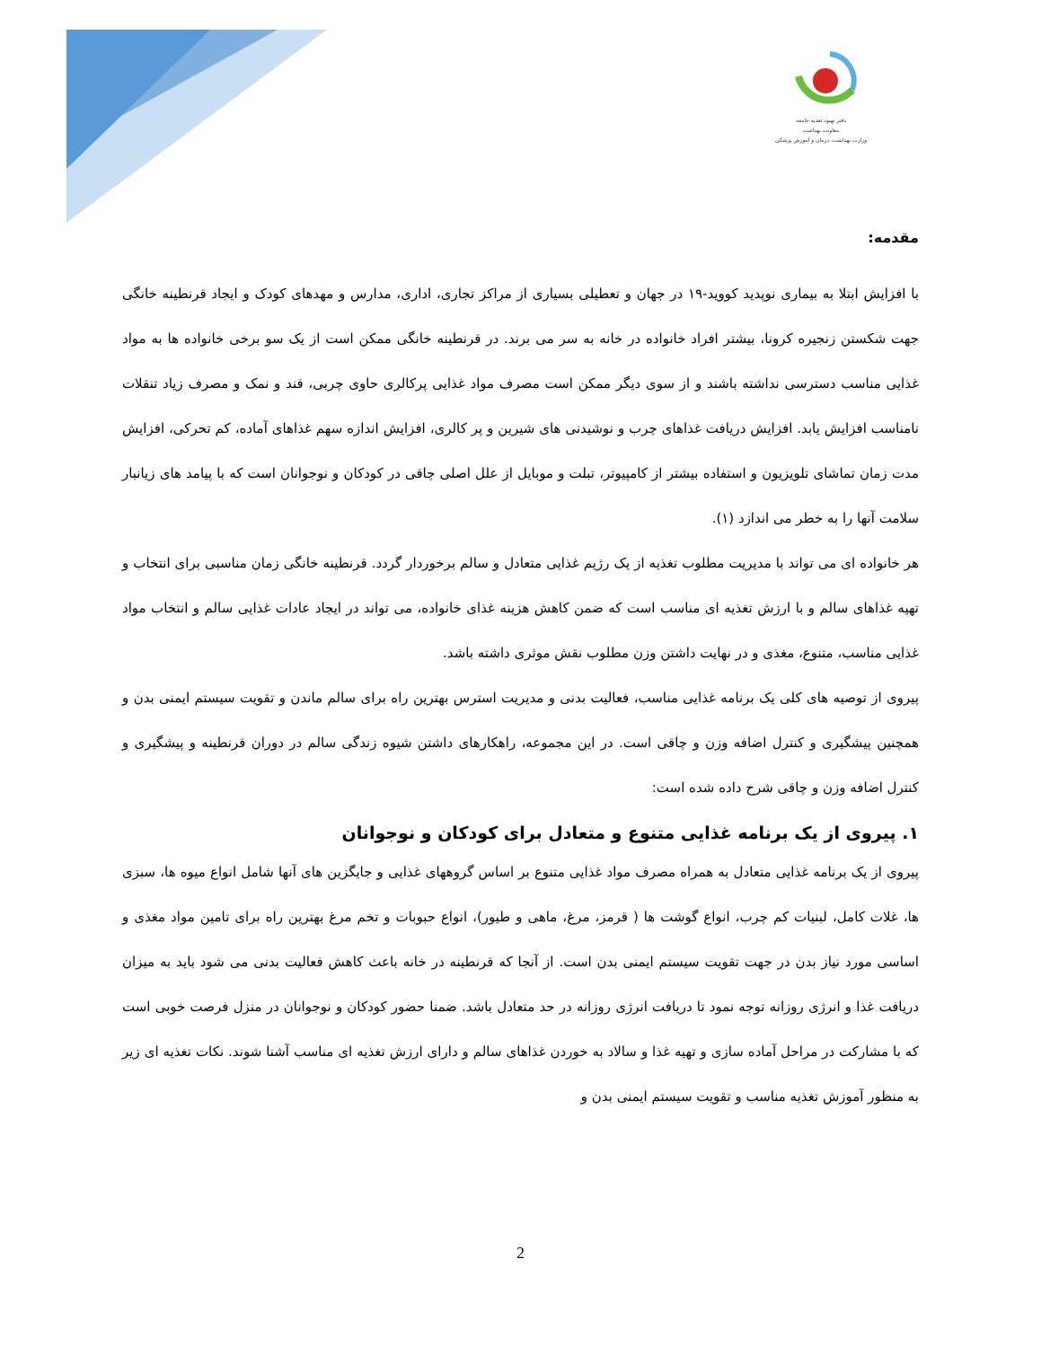دفتر بهبود تغذیه جامعه
معاونت بهداشت
وزارت بهداشت، درمان و آموزش پزشکی
مقدمه:
با افزایش ابتلا به بیماری نوپدید کووید-۱۹ در جهان و تعطیلی بسیاری از مراکز تجاری، اداری، مدارس و مهدهای کودک و ایجاد قرنطینه خانگی جهت شکستن زنجیره کرونا، بیشتر افراد خانواده در خانه به سر می برند. در قرنطینه خانگی ممکن است از یک سو برخی خانواده ها به مواد غذایی مناسب دسترسی نداشته باشند و از سوی دیگر ممکن است مصرف مواد غذایی پرکالری حاوی چربی، قند و نمک و مصرف زیاد تنقلات نامناسب افزایش یابد. افزایش دریافت غذاهای چرب و نوشیدنی های شیرین و پر کالری، افزایش اندازه سهم غذاهای آماده، کم تحرکی، افزایش مدت زمان تماشای تلویزیون و استفاده بیشتر از کامپیوتر، تبلت و موبایل از علل اصلی چاقی در کودکان و نوجوانان است که با پیامد های زیانبار سلامت آنها را به خطر می اندازد (۱).
هر خانواده ای می تواند با مدیریت مطلوب تغذیه از یک رژیم غذایی متعادل و سالم برخوردار گردد. قرنطینه خانگی زمان مناسبی برای انتخاب و تهیه غذاهای سالم و با ارزش تغذیه ای مناسب است که ضمن کاهش هزینه غذای خانواده، می تواند در ایجاد عادات غذایی سالم و انتخاب مواد غذایی مناسب، متنوع، مغذی و در نهایت داشتن وزن مطلوب نقش موثری داشته باشد.
پیروی از توصیه های کلی یک برنامه غذایی مناسب، فعالیت بدنی و مدیریت استرس بهترین راه برای سالم ماندن و تقویت سیستم ایمنی بدن و همچنین پیشگیری و کنترل اضافه وزن و چاقی است. در این مجموعه، راهکارهای داشتن شیوه زندگی سالم در دوران قرنطینه و پیشگیری و کنترل اضافه وزن و چاقی شرح داده شده است:
۱. پیروی از یک برنامه غذایی متنوع و متعادل برای کودکان و نوجوانان
پیروی از یک برنامه غذایی متعادل به همراه مصرف مواد غذایی متنوع بر اساس گروههای غذایی و جایگزین های آنها شامل انواع میوه ها، سبزی ها، غلات کامل، لبنیات کم چرب، انواع گوشت ها ( قرمز، مرغ، ماهی و طیور)، انواع حبوبات و تخم مرغ بهترین راه برای تامین مواد مغذی و اساسی مورد نیاز بدن در جهت تقویت سیستم ایمنی بدن است. از آنجا که قرنطینه در خانه باعث کاهش فعالیت بدنی می شود باید به میزان دریافت غذا و انرژی روزانه توجه نمود تا دریافت انرژی روزانه در حد متعادل باشد. ضمنا حضور کودکان و نوجوانان در منزل فرصت خوبی است که با مشارکت در مراحل آماده سازی و تهیه غذا و سالاد به خوردن غذاهای سالم و دارای ارزش تغذیه ای مناسب آشنا شوند. نکات تغذیه ای زیر به منظور آموزش تغذیه مناسب و تقویت سیستم ایمنی بدن و
2